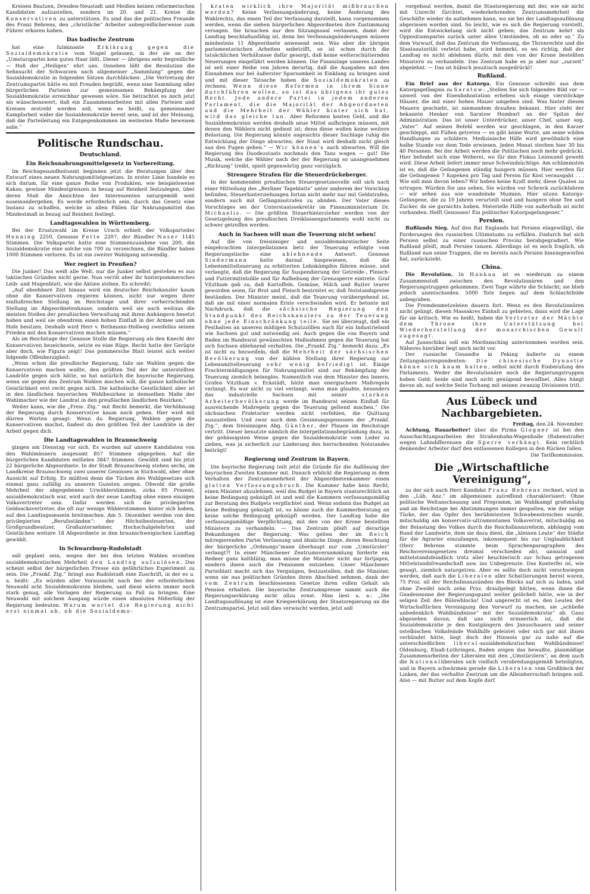Kreisen Bautzen, Dresden-Neustadt und Meißen keinen reformerischen Kandidaten aufzustellen, sondern im 20. und 21. Kreise die Konservativen zu unterstützen. Es sind das die politischen Freunde des Franz Behrens, den „christliche“ Arbeiter unbegreiflicherweise zum Führer erkoren haben.
Das badische Zentrum
hat eine fulminante Erklärung gegen die Sozialdemokratie vom Stapel gelassen, in der sie an der „Umsturzpartei kein gutes Haar läßt. Dieser — übrigens sehr begreifliche — Haß der „Heiligen“ ehrt uns. Daneben läßt die Resolution die Sehnsucht der Schwarzen nach allgemeiner „Sammlung“ gegen die Sozialdemokratie in folgenden Sätzen durchblicken: „Die Vertretung der Zentrumspartei hätte es mit Freuden begrüßt, wenn eine Sammlung aller bürgerlichen Parteien zur gemeinsamen Bekämpfung der Sozialdemokratie erreichbar gewesen wäre. Sie betrachtet es noch jetzt als wünschenswert, daß ein Zusammenarbeiten mit allen Parteien und Kreisen erstrebt werden soll, wenn es heißt, zu gemeinsamer Kampfarbeit wider die Sozialdemokratie bereit sein, und ist der Meinung, daß die Parteileitung ein Entgegenkommen im weitesten Maße beweisen solle.“
Politische Rundschau.
Deutschland.
Ein Reichsnahrungsmittelgesetz in Vorbereitung.
Im Reichsgesundheitsamt beginnen jetzt die Beratungen über den Entwurf eines neuen Nahrungsmittelgesetzes. In erster Linie handele es sich darum, für eine ganze Reihe von Produkten, wie beispielsweise Kakao, gewisse Mindestgrenzen in bezug auf Reinheit festzulegen, über deren Maß die Ansichten der Interessenten naturgemäß weit auseinandergehen. Es werde erforderlich sein, durch das Gesetz eine Instanz zu schaffen, welche in allen Fällen für Nahrungsmittel das Mindestmaß in bezug auf Reinheit festlegt.
Landtagswahlen in Württemberg.
Bei der Ersatzwahl im Kreise Urach erhielt der Volksparteiler Henning 2250, Genosse Fette 2207, der Bündler Naser 1145 Stimmen. Die Volkspartei hatte eine Stimmenzunahme von 200, die Sozialdemokratie eine solche von 700 zu verzeichnen, die Bündler haben 1000 Stimmen verloren. Es ist ein zweiter Wahlgang notwendig.
Wer regiert in Preußen?
Die Junker! Das weiß alle Welt, nur die Junker selbst gestehen es aus taktischen Gründen nicht gerne. Nun verrät aber ihr hinterpommersches Leib- und Magenblatt, wie die Aktien stehen. Es schreibt:
„Auf absehbare Zeit hinaus wird ein deutscher Reichskanzler kaum ohne die Konservativen regieren können, nicht nur wegen ihrer einflußreichen Stellung im Reichstage und ihrer vorherrschenden Stellung im Abgeordnetenhause, sondern weil sie auch weitaus die meisten Stellen der preußischen Verwaltung mit ihren Anhängern besetzt haben und weil sie obendrein einen hohen Einfluß in der Armee und am Hofe besitzen. Deshalb wird Herr v. Bethmann-Hollweg zweifellos seinen Frieden mit den Konservativen machen müssen.“
Als im Reichstage der Genosse Stolle die Regierung als den Knecht der Konservativen bezeichnete, setzte es eine Rüge. Recht hatte der Gerügte aber doch, wie Figura zeigt! Das pommersche Blatt leistet sich weiter folgende Offenherzigkeit:
„Wenn schon die preußische Regierung, falls sie Wahlen gegen die Konservativen machen wollte, den größten Teil der ihr unterstellten Landräte gegen sich hätte, so hat natürlich die bayerische Regierung, wenn sie gegen das Zentrum Wahlen machen will, die ganze katholische Geistlichkeit erst recht gegen sich. Die katholische Geistlichkeit aber ist in den ländlichen bayerischen Wahlbezirken in demselben Maße der Wahlmacher wie der Landrat in den preußischen ländlichen Bezirken.“
Weiter kann, wie die „Freis. Ztg.“ mit Recht bemerkt, die Verhöhnung der Regierung durch Konservative kaum noch gehen. Hier wird mit dürren Worten gesagt: Wenn du Regierung, Wahlen gegen die Konservativen machst, findest du den größten Teil der Landräte in der Arbeit gegen dich.
Die Landtagswahlen in Braunschweig
gingen am Dienstag vor sich. Es wurden auf unsere Kandidaten von den Wahlmännern insgesamt 857 Stimmen abgegeben. Auf die bürgerlichen Kandidaten entfielen 3847 Stimmen. Gewählt sind bis jetzt 22 bürgerliche Abgeordnete. In der Stadt Braunschweig stehen sechs, im Landkreise Braunschweig zwei unserer Genossen in Stichwahl, aber ohne Aussicht auf Erfolg. Es müßten denn die Tücken des Wahlgesetzes sich einmal ganz zufällig zu unseren Gunsten zeigen. Obwohl die große Mehrheit der abgegebenen Urwählerstimmen, zirka 65 Prozent, sozialdemokratisch war, wird auch der neue Landtag ohne einen einzigen Volksvertreter sein. Dafür werden sich die privilegierten Geldsacksvertreter, die oft nur wenige Wählerstimmen hinter sich haben, auf den Landtagssesseln breitmachen. Am 5. Dezember werden von den privilegierten „Berufsständen“: der Höchstbesteuerten, der Großgrundbesitzer, Großunternehmer, Hochschulgelehrten und Geistlichen weitere 18 Abgeordnete in den braunschweigischen Landtag gewählt.
In Schwarzburg-Rudolstadt
soll geplant sein, wegen der bei den letzten Wahlen erzielten sozialdemokratischen Mehrheit den Landtag aufzulösen. Das scheint selbst der bürgerlichen Presse ein gefährliches Experiment zu sein. Die „Frankf. Ztg.“ bringt aus Rudolstadt eine Zuschrift, in der es u. a. heißt: „Es würden aller Voraussicht nach bei der erforderlichen Neuwahl acht Sozialdemokraten bleiben, und diese wären immer noch stark genug, alle Vorlagen der Regierung zu Fall zu bringen. Eine Neuwahl mit solchem Ausgang würde einen absoluten Mißerfolg der Regierung bedeuten. Warum wartet die Regierung nicht erst einmal ab, ob die Sozialdemo-
kraten wirklich ihre Majorität mißbrauchen werden? Keine Verfassungsänderung, keine Änderung des Wahlrechts, das einen Teil der Verfassung darstellt, kann vorgenommen werden, wenn die sieben bürgerlichen Abgeordneten ihre Zustimmung versagen. Sie brauchen nur den Sitzungssaal verlassen, damit der Landtag beschlußunfähig ist, denn bei Verfassungsänderungen müssen mindestens 11 Abgeordnete anwesend sein. Was aber die übrigen parlamentarischen Arbeiten anbetrifft, so ist schon durch die tatsächlichen Verhältnisse dafür gesorgt, daß keine welterschütternden Neuerungen eingeführt werden können. Die Finanzlage unseres Landes ist seit einer Reihe von Jahren derartig, daß die Ausgaben mit den Einnahmen nur bei äußerster Sparsamkeit in Einklang zu bringen sind und mit dieser Tatsache haben die Sozialdemokraten zu rechnen. Wenn diese Reformen in ihrem Sinne durchführen wollen, so ist das übrigens ihr gutes Recht. Jede andere Partei in jedem anderen Parlament, die die Majorität der Abgeordneten und die Mehrheit der Wähler hinter sich hat, wird das gleiche tun. Aber Reformen kosten Geld, und die Sozialdemokraten werden deshalb neue Mittel aufbringen müssen, mit denen den Wählern nicht gedient ist; denn diese wollen keine weitere Belastung. Die Regierung könnte angesichts dieser Sachlage ruhig die Entwicklung der Dinge abwarten; der Staat wird deshalb nicht gleich aus den Fugen gehen.“ — Wir können's auch abwarten. Will die Regierung des Duodezstaats nochmals den Tanz wagen — gut! Die Musik, welche die Wähler nach der der Regierung so unangenehmen „Richtung“ treibt, spielt gegenwärtig ganz vorzüglich.
Strengere Strafen für die Steuerdrückeberger.
In der kommenden preußischen Steuergesetznovelle soll sich nach einer Mitteilung des „Berliner Tageblatts“ unter anderem der Vorschlag befinden, Steuerhinterziehungen fortan nicht mehr nur mit Geldstrafen, sondern auch mit Gefängnisstrafen zu ahnden. Der Vater dieses Vorschlages sei der Unterstaatssekretär im Finanzministerium Dr. Michaelis. — Die größten Steuerhinterzieher werden von der Gesetzgebung des preußischen Dreiklassenparlaments wohl nicht zu schwer getroffen werden.
Auch in Sachsen will man die Teuerung nicht sehen!
Auf die von freisinniger und sozialdemokratischer Seite eingebrachten Interpellationen betr. der Teuerung erfolgte vom Regierungstische eine ablehnende Antwort. Genosse Sindermann hatte darauf hingewiesen, daß die Lebensmittelteuerung zu erbitterten Lohnkämpfen führen müsse, und verlangte, daß die Regierung für Suspendierung der Getreide-, Fleisch- und Futtermittelzölle und für Aufhebung der Grenzsperre eintrete. Graf Vitzthum gab zu, daß Kartoffeln, Gemüse, Milch und Butter teurer geworden seien, für Brot und Fleisch bestreitet er, daß Notstandspreise beständen. Der Minister meint, daß die Teuerung vorübergehend ist, daß sie mit einer normalen Ernte verschwinden wird. Er betonte mit Nachdruck, daß die sächsische Regierung den Standpunkt des Reichskanzlers zu der Teuerung ohne jede Einschränkung teile. Sie sei überzeugt, daß ein Festhalten an unseren mäßigen Schutzzöllen auch für ein Industrieland wie Sachsen gut und notwendig sei. Auch gegen die von Bayern und Baden im Bundesrat gewünschten Maßnahmen gegen die Teuerung hat sich Sachsen ablehnend verhalten. Die „Frankf. Ztg.“ bemerkt dazu: „Es ist nicht zu bezweifeln, daß die Mehrheit der sächsischen Bevölkerung von der kühlen Stellung ihrer Regierung zur Lebensmittelteuerung sehr wenig befriedigt ist. Einige Frachtermäßigungen für Nahrungsmittel sind zur Bekämpfung der Teuerung ziemlich belanglos. Namentlich von dem Minister des Innern, Grafen Vitzthum v. Eckstädt, hätte man energischere Maßregeln verlangt. Es war nicht zu viel verlangt, wenn man glaubte, besonders das industrielle Sachsen mit seiner starken Arbeiterbevölkerung werde im Bundesrat seinen Einfluß für ausreichende Maßregeln gegen die Teuerung geltend machen.“ Die sächsischen Proletarier werden nicht verfehlen, die Quittung auszustellen. Und zwar auch dem Gesinnungsgenossen der „Frankf. Ztg.“, dem freisinnigen Abg. Günther, der Plauen im Reichstage vertritt. Dieser benutzte nämlich die Interpellationsbegründung dazu, in der gehässigsten Weise gegen die Sozialdemokratie vom Leder zu ziehen, was ja sicherlich zur Linderung des herrschenden Notstandes beiträgt!
Regierung und Zentrum in Bayern.
Die bayrische Regierung teilt jetzt die Gründe für die Auflösung der bayrischen Zweiten Kammer mit. Danach erblickt die Regierung in dem Verhalten der Zentrumsmehrheit der Abgeordnetenkammer einen glatten Verfassungsbruch. Die Kammer habe kein Recht, einen Minister abzulehnen, weil das Budget in Bayern staatsrechtlich an keine Bedingung geknüpft ist und weil die Kammern verfassungsmäßig zur Beratung des Budgets verpflichtet sind. Wenn sodann das Budget an keine Bedingung geknüpft ist, so könne auch die Kammerberatung an keine solche Bedingung geknüpft werden. Der Landtag habe die verfassungsmäßige Verpflichtung, mit den von der Krone bestellten Ministern zu verhandeln. — Das Zentrum pfeift auf derartige Bekundungen der Regierung. Was gelten der im Reich mitregierenden Partei Verfassung und ähnliche Dinge, deren Beachtung der bürgerliche „Ordnungs“mann überhaupt nur vom „Umstürzler“ verlangt?! In einer Münchener Zentrumsversammlung forderte ein Redner ganz kaltblütig, man müsse die Minister nicht nur fortjagen, sondern ihnen auch die Pensionen entziehen. Unser Münchener Parteiblatt macht sich das Vergnügen, festzustellen, daß die Minister, wenn sie aus politischen Gründen ihren Abschied nehmen, dank der vom Zentrum beschlossenen Gesetze ihren vollen Gehalt als Pension erhalten. Die bayerische Zentrumspresse nimmt auch die Regierungserklärung nicht allzu ernst. Man liest u. a.: „Die Landtagsauflösung ist eine Kriegserklärung der Staatsregierung an die Zentrumspartei. Jetzt soll dies verwischt werden, jetzt soll
vorgebaut werden, damit die Staatsregierung mit der, wie sie nicht mit Unrecht fürchtet, wiederkehrenden Zentrumsmehrheit die Geschäfte wieder da aufnehmen kann, wo sie bei der Landtagsauflösung abgerissen worden sind. So leicht, wie es sich die Regierung vorstellt, wird die Entwickelung sich nicht geben; das Zentrum kehrt als Oppositionspartei zurück unter allen Umständen, ob so oder so.“ Zu dem Vorwurf, daß das Zentrum die Verfassung, die Thronrechte und die Staatsautorität verletzt habe, wird bemerkt, es sei richtig, daß der Landtag es nicht ablehnen dürfe, mit den von der Krone bestellten Ministern zu verhandeln. Das Zentrum habe es ja aber nur „zurzeit“ abgelehnt. — Das ist hübsch jesuitisch ausgedrückt!
Rußland.
Ein Brief aus der Katorga. Ein Genosse schreibt aus dem Katorgagefängnis zu Saratow: „Stellen Sie sich folgendes Bild vor — unweit von der Eisenbahnstation erheben sich einige vierstöckige Häuser, die mit einer hohen Mauer umgeben sind. Was hinter diesen Mauern geschieht, ist niemandem draußen bekannt. Hier steht der bekannte Henker von Saratow Hombart an der Spitze der Administration. Das ist unser Unterdrücker, unser Chef, unser sog. „Vater“. Auf seinen Befehl werden wir geschlagen, in den Karzer geschleppt, mit Füßen getreten — es gibt keine Worte, um seine wilden Handlungen zu schildern. Medizinische Hilfe wird gewöhnlich eine halbe Stunde vor dem Tode erwiesen. Jeden Monat sterben hier 30 bis 40 Personen. Bei der Arbeit werden die Politischen noch mehr gedrückt. Hier befindet sich eine Weberei, wo für den Fiskus Leinwand gewebt wird. Diese Arbeit liefert immer neue Schwindsüchtige. Am schlimmsten ist es, daß die Gefangenen ständig hungern müssen. Hier werden für die Gefangenen 7 Kopeken pro Tag und Person für Kost verausgabt . . . Wie soll man davon leben? Wir haben keine Kraft mehr, diese Qualen zu ertragen. Würden Sie uns sehen, Sie würden vor Schreck zurückfahren — wir sehen aus wie wandelnde Mumien. Hier sitzen Katorga-Gefangene, die zu 10 Jahren verurteilt sind und hungern ohne Tee und Zucker, da sie garnichts haben. Materielle Hilfe von außerhalb ist nicht vorhanden. Helft Genossen! Ein politischer Katorgagefangener.“
Persien.
Rußlands Sieg. Auf den Rat Englands hat Persien eingewilligt, die Forderungen des russischen Ultimatums zu erfüllen. Dadurch hat sich Persien selbst zu einer russischen Provinz herabgegradiert. Wie Rußland pfeift, muß Persien tanzen. Allerdings ist es noch fraglich, ob Rußland nun seine Truppen, die es bereits nach Persien hineingeworfen hat, zurückzieht.
China.
Die Revolution. In Hankau ist es wiederum zu einem Zusammenstoß zwischen den Revolutionären und den Regierungstruppen gekommen. Zwei Tage währte die Schlacht; sie blieb jedoch unentschieden. 5000 Tote liegen auf dem Schlachtfelde unbegraben.
Die Fremdenmetzeleien dauern fort. Wenn es den Revolutionären nicht gelingt, diesen Massakres Einhalt zu gebieten, dann wird die Lage für sie kritisch. Wie es heißt, haben die Vertreter der Mächte dem Throne ihre Unterstützung bei Wiederherstellung der monarchischen Gewalt zugesagt.
Auf Juanschikai soll ein Mordanschlag unternommen worden sein. Näheres hierüber liegt noch nicht vor.
Der russische Gesandte in Peking äußerte zu einem Zeitungskorrespondenten: Die chinesische Dynastie könne sich kaum halten, selbst nicht durch Einberufung des Parlaments. Weder die Revolutionäre noch die Regierungstruppen haben Geld; beide sind noch nicht genügend bewaffnet. Alles hängt davon ab, auf welche Seite Tschang mit seinen zwanzig Divisionen tritt.
Aus Lübeck und Nachbargebieten.
Freitag, den 24. November.
Achtung, Bauarbeiter! über die Firma Glogner ist bei den Ausschachtungsarbeiten der Straßenbahn-Wagenhalle (Rabenstraße) wegen Lohndifferenzen die Sperre verhängt. Kein rechtlich denkender Arbeiter darf den entlassenen Kollegen in den Rücken fallen.
Die Tarifkommission.
Die „Wirtschaftliche Vereinigung“,
zu der sich auch Herr Kandidat Franz Behrens rechnet, wird in den „Lüb. Anz.“ im allgemeinen zutreffend charakterisiert: Ohne politische Weltanschauung und Programm, im Wahlkampf großmäulig und im Reichstage bei Abstimmungen immer gespalten, wie der selige Türke, der das Opfer des berühmtesten Schwabenstreiches wurde, mitschuldig am konservativ-ultramontanen Volksverrat, mitschuldig an der Belastung des Volkes durch die Reichsfinanzreform, abhängig vom Bund der Landwirte, dem sie dazu dient, die „kleinen Leute“ der Städte für die Agrarier einzufangen, inkonsequent bis zur Unglaublichkeit (Herr Behrens stimmte beim Sprachenparagraphen des Reichsvereinsgesetzes dreimal verschieden ab), unsozial und mittelstandsfeindlich trotz aller heuchlerisch zur Schau getragenen Mittelstandsfreundschaft usw. ins Unbegrenzte. Das Konterfei ist, wie gesagt, ziemlich naturgetreu. Aber es sollte doch nicht verschwiegen werden, daß auch die Liberalen aller Schattierungen bereit waren, 75 Proz. all der Reichsfinanzsünden des Blocks auf sich zu laden, und ohne Zweifel noch zehn Proz. draufgelegt hätten, wenn ihnen die Gnadensonne der Regierungsgunst weiter gelächelt hätte, wie in der seligen Zeit des Bülowblocks! Und ungerecht ist es, den Leuten der Wirtschaftlichen Vereinigung den Vorwurf zu machen, sie „schließe unbedenklich Wahlbündnisse“ mit der Sozialdemokratie“ ab. Ganz abgesehen davon, daß uns nicht erinnerlich ist, daß die Sozialdemokratie je den Kostgängern des Januschauers und seiner ostelbischen Volksfeinde Wahlhilfe geleistet oder sich gar mit ihnen verbündet hätte, liegt doch der Hinweis gar zu nahe auf die unterschiedlichen liberal-sozialdemokratischen Wahlbündnisse! Oldenburg, Elsaß-Lothringen, Baden zeigen das bewußte, planmäßige Zusammenarbeiten der Liberalen mit den „Umstürzlern“, an dem auch die Nationalliberalen sich vielfach verabredungsgemäß beteiligten, und in Bayern schwärmen gerade die Liberalen vom Großblock der Linken, der das verhaßte Zentrum um die Alleinherrschaft bringen soll. Also — mit Butter auf dem Kopfe darf